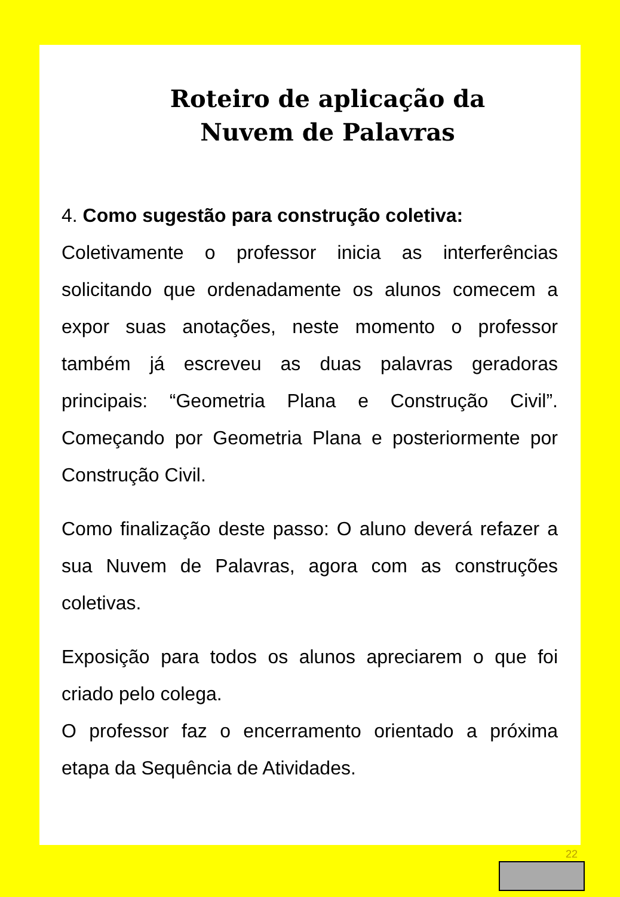Roteiro de aplicação da
Nuvem de Palavras
4. Como sugestão para construção coletiva:
Coletivamente o professor inicia as interferências solicitando que ordenadamente os alunos comecem a expor suas anotações, neste momento o professor também já escreveu as duas palavras geradoras principais: “Geometria Plana e Construção Civil”. Começando por Geometria Plana e posteriormente por Construção Civil.
Como finalização deste passo: O aluno deverá refazer a sua Nuvem de Palavras, agora com as construções coletivas.
Exposição para todos os alunos apreciarem o que foi criado pelo colega.
O professor faz o encerramento orientado a próxima etapa da Sequência de Atividades.
22